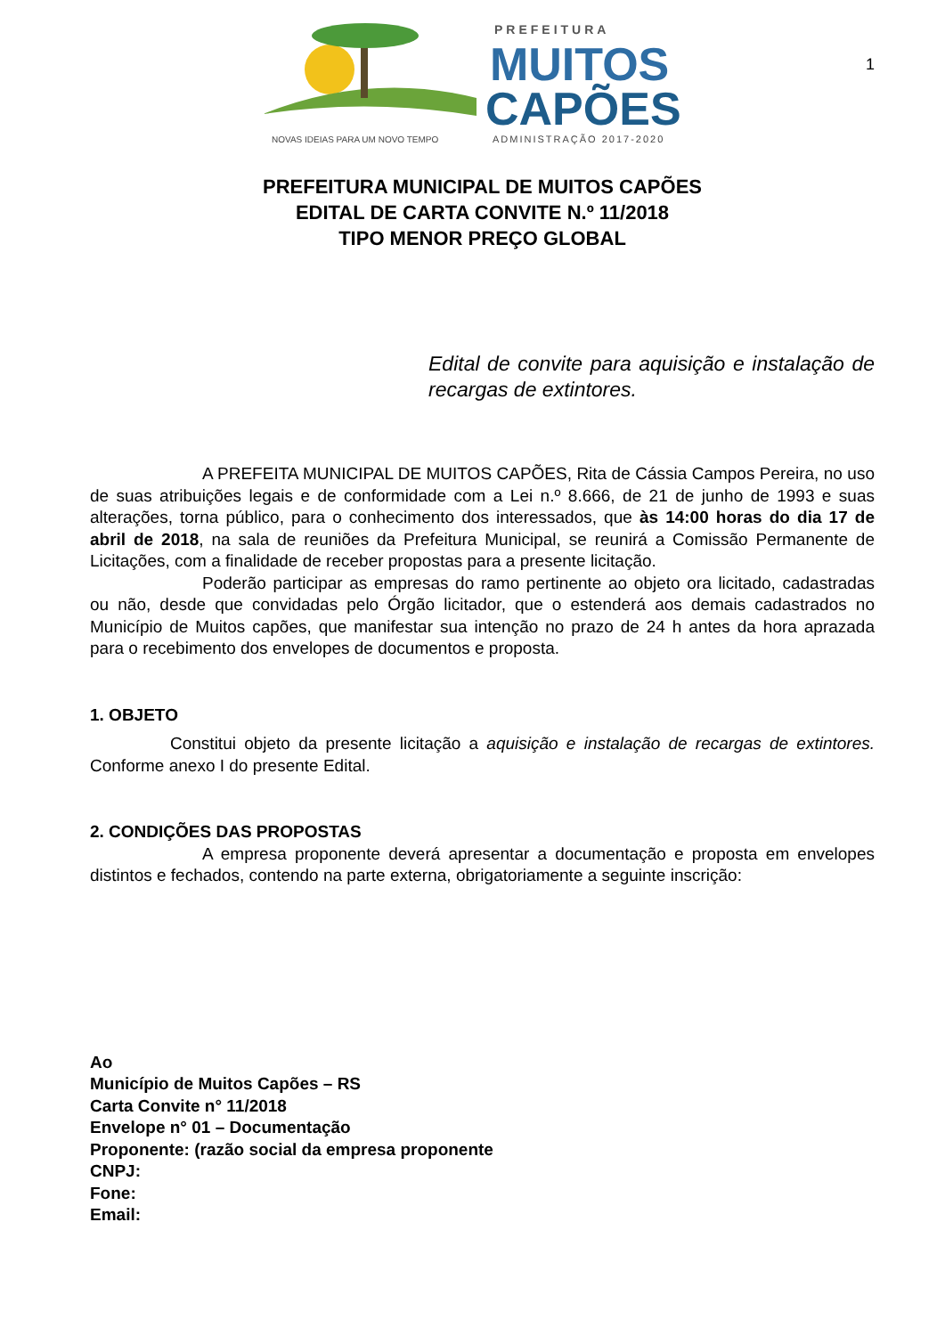PREFEITURA
MUITOS
CAPÕES
NOVAS IDEIAS PARA UM NOVO TEMPO
ADMINISTRAÇÃO 2017-2020
1
PREFEITURA MUNICIPAL DE MUITOS CAPÕES
EDITAL DE CARTA CONVITE N.º 11/2018
TIPO MENOR PREÇO GLOBAL
Edital de convite para aquisição e instalação de recargas de extintores.
A PREFEITA MUNICIPAL DE MUITOS CAPÕES, Rita de Cássia Campos Pereira, no uso de suas atribuições legais e de conformidade com a Lei n.º 8.666, de 21 de junho de 1993 e suas alterações, torna público, para o conhecimento dos interessados, que às 14:00 horas do dia 17 de abril de 2018, na sala de reuniões da Prefeitura Municipal, se reunirá a Comissão Permanente de Licitações, com a finalidade de receber propostas para a presente licitação.
Poderão participar as empresas do ramo pertinente ao objeto ora licitado, cadastradas ou não, desde que convidadas pelo Órgão licitador, que o estenderá aos demais cadastrados no Município de Muitos capões, que manifestar sua intenção no prazo de 24 h antes da hora aprazada para o recebimento dos envelopes de documentos e proposta.
1. OBJETO
Constitui objeto da presente licitação a aquisição e instalação de recargas de extintores. Conforme anexo I do presente Edital.
2. CONDIÇÕES DAS PROPOSTAS
A empresa proponente deverá apresentar a documentação e proposta em envelopes distintos e fechados, contendo na parte externa, obrigatoriamente a seguinte inscrição:
Ao
Município de Muitos Capões – RS
Carta Convite n° 11/2018
Envelope n° 01 – Documentação
Proponente: (razão social da empresa proponente
CNPJ:
Fone:
Email: